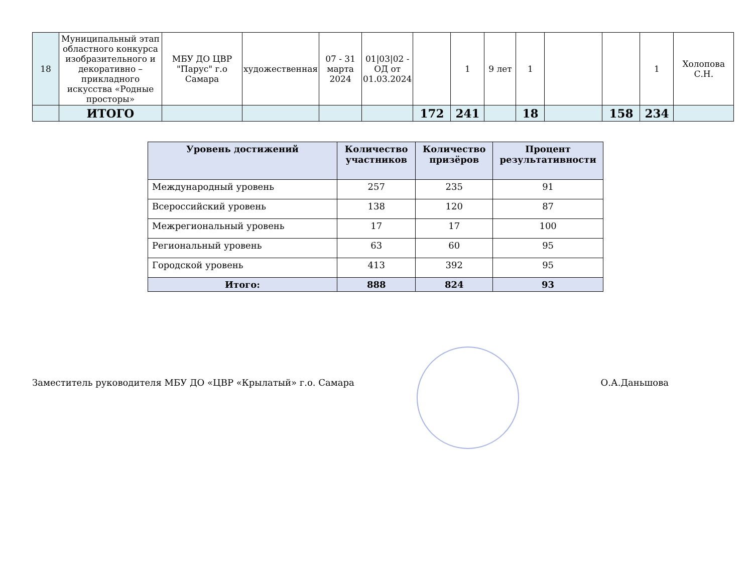| 18 | Муниципальный этап областного конкурса изобразительного и декоративно – прикладного искусства «Родные просторы» | МБУ ДО ЦВР "Парус" г.о Самара | художественная | 07 - 31 марта 2024 | 01/03/02 - ОД от 01.03.2024 | | 1 | 9 лет | 1 | | | 1 | Холопова С.Н. |
| | ИТОГО | | | | | 172 | 241 | | 18 | | 158 | 234 | |
| Уровень достижений | Количество участников | Количество призёров | Процент результативности |
| --- | --- | --- | --- |
| Международный уровень | 257 | 235 | 91 |
| Всероссийский уровень | 138 | 120 | 87 |
| Межрегиональный уровень | 17 | 17 | 100 |
| Региональный уровень | 63 | 60 | 95 |
| Городской уровень | 413 | 392 | 95 |
| Итого: | 888 | 824 | 93 |
Заместитель руководителя МБУ ДО «ЦВР «Крылатый» г.о. Самара О.А.Даньшова